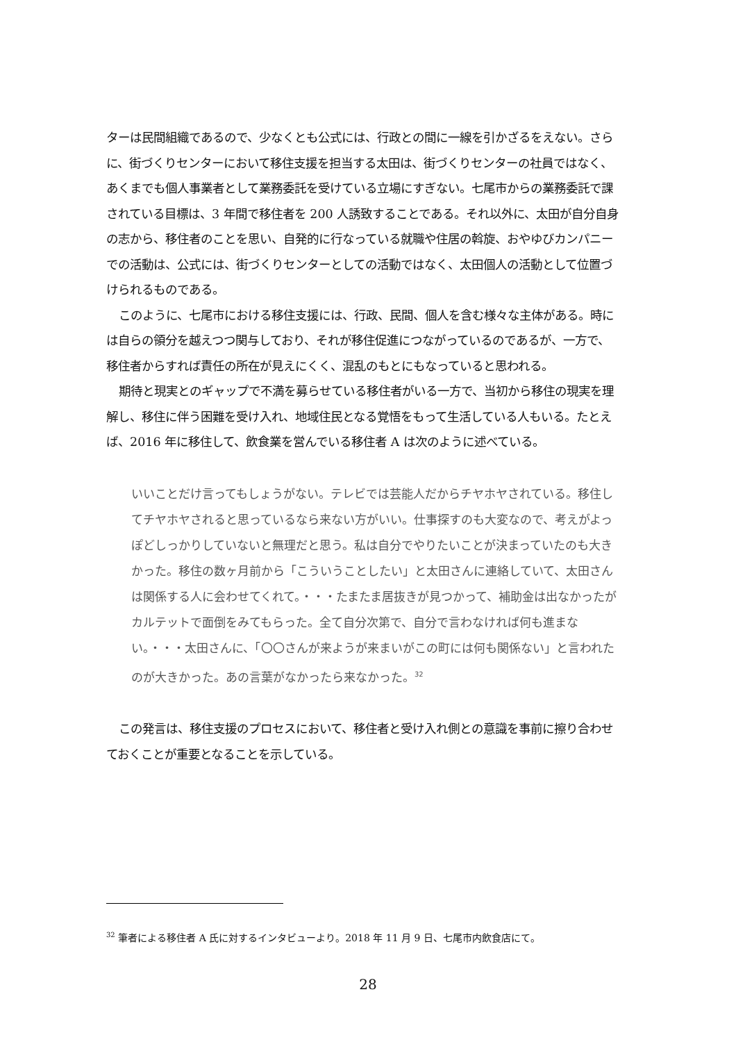ターは民間組織であるので、少なくとも公式には、行政との間に一線を引かざるをえない。さらに、街づくりセンターにおいて移住支援を担当する太田は、街づくりセンターの社員ではなく、あくまでも個人事業者として業務委託を受けている立場にすぎない。七尾市からの業務委託で課されている目標は、3 年間で移住者を 200 人誘致することである。それ以外に、太田が自分自身の志から、移住者のことを思い、自発的に行なっている就職や住居の斡旋、おやゆびカンパニーでの活動は、公式には、街づくりセンターとしての活動ではなく、太田個人の活動として位置づけられるものである。
このように、七尾市における移住支援には、行政、民間、個人を含む様々な主体がある。時には自らの領分を越えつつ関与しており、それが移住促進につながっているのであるが、一方で、移住者からすれば責任の所在が見えにくく、混乱のもとにもなっていると思われる。
期待と現実とのギャップで不満を募らせている移住者がいる一方で、当初から移住の現実を理解し、移住に伴う困難を受け入れ、地域住民となる覚悟をもって生活している人もいる。たとえば、2016 年に移住して、飲食業を営んでいる移住者 A は次のように述べている。
いいことだけ言ってもしょうがない。テレビでは芸能人だからチヤホヤされている。移住してチヤホヤされると思っているなら来ない方がいい。仕事探すのも大変なので、考えがよっぽどしっかりしていないと無理だと思う。私は自分でやりたいことが決まっていたのも大きかった。移住の数ヶ月前から「こういうことしたい」と太田さんに連絡していて、太田さんは関係する人に会わせてくれて。・・・たまたま居抜きが見つかって、補助金は出なかったがカルテットで面倒をみてもらった。全て自分次第で、自分で言わなければ何も進まない。・・・太田さんに、「〇〇さんが来ようが来まいがこの町には何も関係ない」と言われたのが大きかった。あの言葉がなかったら来なかった。<sup>32</sup>
この発言は、移住支援のプロセスにおいて、移住者と受け入れ側との意識を事前に擦り合わせておくことが重要となることを示している。
<sup>32</sup> 筆者による移住者 A 氏に対するインタビューより。2018 年 11 月 9 日、七尾市内飲食店にて。
28